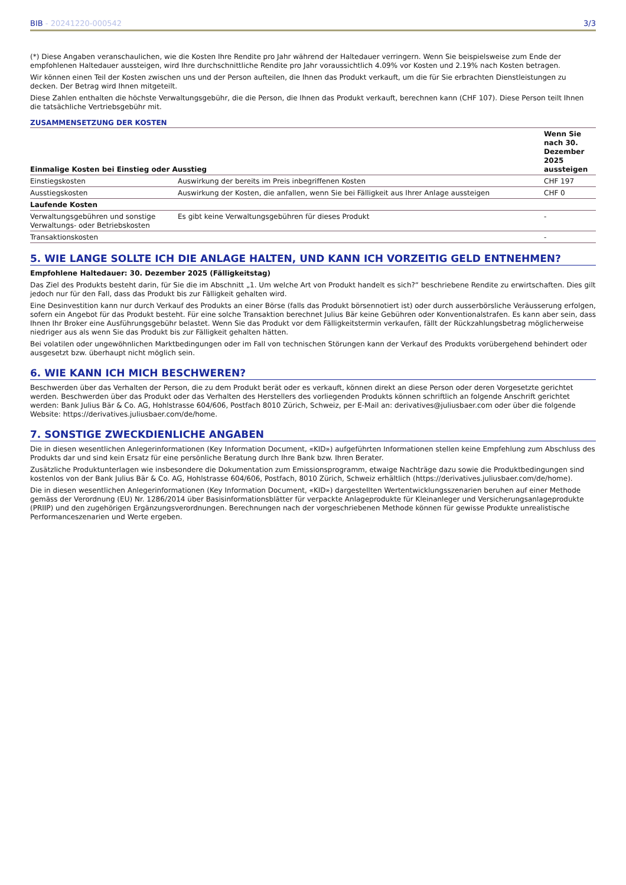BIB - 20241220-000542 3/3
(*) Diese Angaben veranschaulichen, wie die Kosten Ihre Rendite pro Jahr während der Haltedauer verringern. Wenn Sie beispielsweise zum Ende der empfohlenen Haltedauer aussteigen, wird Ihre durchschnittliche Rendite pro Jahr voraussichtlich 4.09% vor Kosten und 2.19% nach Kosten betragen.
Wir können einen Teil der Kosten zwischen uns und der Person aufteilen, die Ihnen das Produkt verkauft, um die für Sie erbrachten Dienstleistungen zu decken. Der Betrag wird Ihnen mitgeteilt.
Diese Zahlen enthalten die höchste Verwaltungsgebühr, die die Person, die Ihnen das Produkt verkauft, berechnen kann (CHF 107). Diese Person teilt Ihnen die tatsächliche Vertriebsgebühr mit.
ZUSAMMENSETZUNG DER KOSTEN
| Einmalige Kosten bei Einstieg oder Ausstieg | | Wenn Sie nach 30. Dezember 2025 aussteigen |
| --- | --- | --- |
| Einstiegskosten | Auswirkung der bereits im Preis inbegriffenen Kosten | CHF 197 |
| Ausstiegskosten | Auswirkung der Kosten, die anfallen, wenn Sie bei Fälligkeit aus Ihrer Anlage aussteigen | CHF 0 |
| Laufende Kosten | | |
| Verwaltungsgebühren und sonstige Verwaltungs- oder Betriebskosten | Es gibt keine Verwaltungsgebühren für dieses Produkt | - |
| Transaktionskosten | | - |
5. WIE LANGE SOLLTE ICH DIE ANLAGE HALTEN, UND KANN ICH VORZEITIG GELD ENTNEHMEN?
Empfohlene Haltedauer: 30. Dezember 2025 (Fälligkeitstag)
Das Ziel des Produkts besteht darin, für Sie die im Abschnitt „1. Um welche Art von Produkt handelt es sich?“ beschriebene Rendite zu erwirtschaften. Dies gilt jedoch nur für den Fall, dass das Produkt bis zur Fälligkeit gehalten wird.
Eine Desinvestition kann nur durch Verkauf des Produkts an einer Börse (falls das Produkt börsennotiert ist) oder durch ausserbörsliche Veräusserung erfolgen, sofern ein Angebot für das Produkt besteht. Für eine solche Transaktion berechnet Julius Bär keine Gebühren oder Konventionalstrafen. Es kann aber sein, dass Ihnen Ihr Broker eine Ausführungsgebühr belastet. Wenn Sie das Produkt vor dem Fälligkeitstermin verkaufen, fällt der Rückzahlungsbetrag möglicherweise niedriger aus als wenn Sie das Produkt bis zur Fälligkeit gehalten hätten.
Bei volatilen oder ungewöhnlichen Marktbedingungen oder im Fall von technischen Störungen kann der Verkauf des Produkts vorübergehend behindert oder ausgesetzt bzw. überhaupt nicht möglich sein.
6. WIE KANN ICH MICH BESCHWEREN?
Beschwerden über das Verhalten der Person, die zu dem Produkt berät oder es verkauft, können direkt an diese Person oder deren Vorgesetzte gerichtet werden. Beschwerden über das Produkt oder das Verhalten des Herstellers des vorliegenden Produkts können schriftlich an folgende Anschrift gerichtet werden: Bank Julius Bär & Co. AG, Hohlstrasse 604/606, Postfach 8010 Zürich, Schweiz, per E-Mail an: derivatives@juliusbaer.com oder über die folgende Website: https://derivatives.juliusbaer.com/de/home.
7. SONSTIGE ZWECKDIENLICHE ANGABEN
Die in diesen wesentlichen Anlegerinformationen (Key Information Document, «KID») aufgeführten Informationen stellen keine Empfehlung zum Abschluss des Produkts dar und sind kein Ersatz für eine persönliche Beratung durch Ihre Bank bzw. Ihren Berater.
Zusätzliche Produktunterlagen wie insbesondere die Dokumentation zum Emissionsprogramm, etwaige Nachträge dazu sowie die Produktbedingungen sind kostenlos von der Bank Julius Bär & Co. AG, Hohlstrasse 604/606, Postfach, 8010 Zürich, Schweiz erhältlich (https://derivatives.juliusbaer.com/de/home).
Die in diesen wesentlichen Anlegerinformationen (Key Information Document, «KID») dargestellten Wertentwicklungsszenarien beruhen auf einer Methode gemäss der Verordnung (EU) Nr. 1286/2014 über Basisinformationsblätter für verpackte Anlageprodukte für Kleinanleger und Versicherungsanlageprodukte (PRIIP) und den zugehörigen Ergänzungsverordnungen. Berechnungen nach der vorgeschriebenen Methode können für gewisse Produkte unrealistische Performanceszenarien und Werte ergeben.